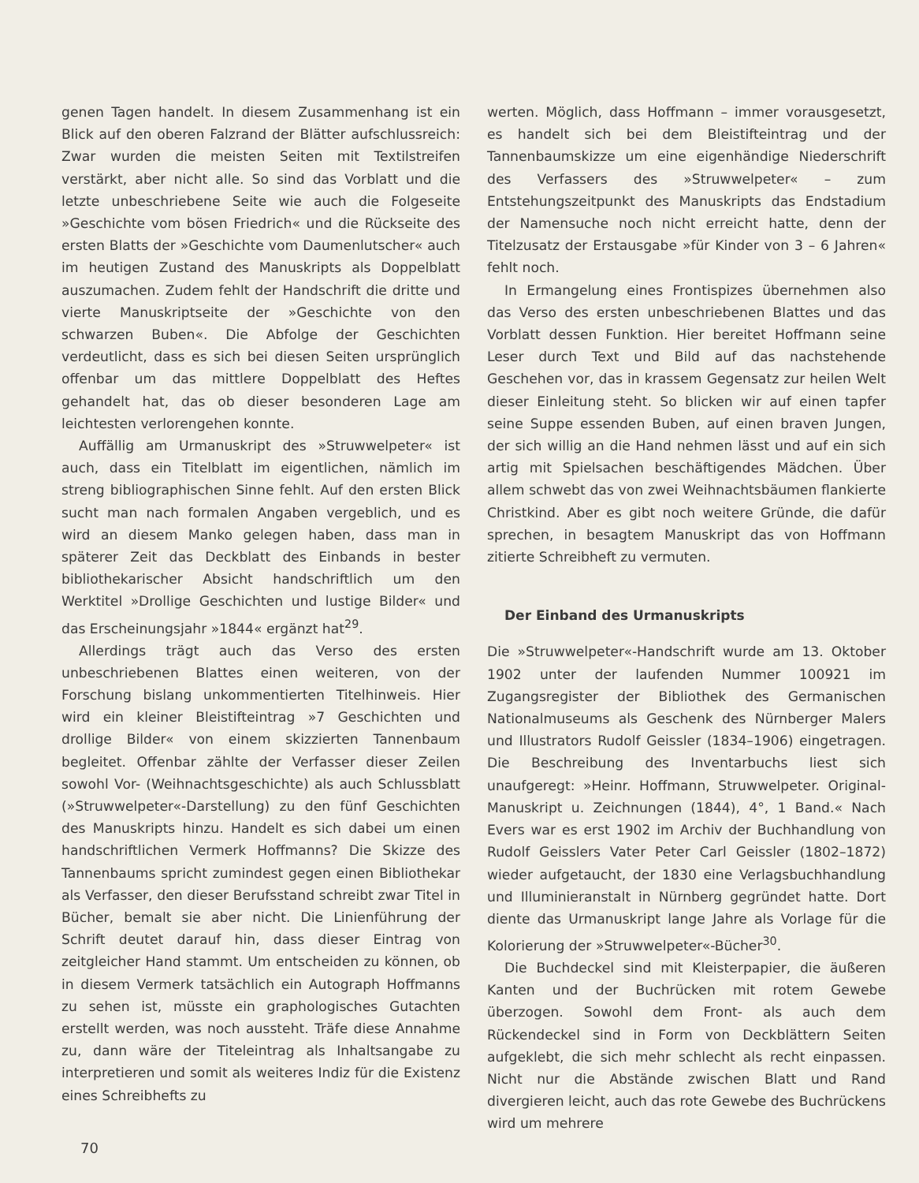genen Tagen handelt. In diesem Zusammenhang ist ein Blick auf den oberen Falzrand der Blätter aufschluss­reich: Zwar wurden die meisten Seiten mit Textilstreifen verstärkt, aber nicht alle. So sind das Vorblatt und die letzte unbeschriebene Seite wie auch die Folgeseite »Geschichte vom bösen Friedrich« und die Rückseite des ersten Blatts der »Geschichte vom Daumenlutscher« auch im heutigen Zustand des Manuskripts als Doppel­blatt auszumachen. Zudem fehlt der Handschrift die dritte und vierte Manuskriptseite der »Geschichte von den schwarzen Buben«. Die Abfolge der Geschichten verdeutlicht, dass es sich bei diesen Seiten ursprünglich offenbar um das mittlere Doppelblatt des Heftes ge­handelt hat, das ob dieser besonderen Lage am leichte­sten verlorengehen konnte.
Auffällig am Urmanuskript des »Struwwelpeter« ist auch, dass ein Titelblatt im eigentlichen, nämlich im streng bibliographischen Sinne fehlt. Auf den ersten Blick sucht man nach formalen Angaben vergeblich, und es wird an diesem Manko gelegen haben, dass man in späterer Zeit das Deckblatt des Einbands in bester bi­bliothekarischer Absicht handschriftlich um den Werk­titel »Drollige Geschichten und lustige Bilder« und das Erscheinungsjahr »1844« ergänzt hat<sup>29</sup>.
Allerdings trägt auch das Verso des ersten unbe­schriebenen Blattes einen weiteren, von der Forschung bislang unkommentierten Titelhinweis. Hier wird ein kleiner Bleistifteintrag »7 Geschichten und drollige Bil­der« von einem skizzierten Tannenbaum begleitet. Of­fenbar zählte der Verfasser dieser Zeilen sowohl Vor- (Weihnachtsgeschichte) als auch Schlussblatt (»Struw­welpeter«-Darstellung) zu den fünf Geschichten des Manuskripts hinzu. Handelt es sich dabei um einen handschriftlichen Vermerk Hoffmanns? Die Skizze des Tannenbaums spricht zumindest gegen einen Biblio­thekar als Verfasser, den dieser Berufsstand schreibt zwar Titel in Bücher, bemalt sie aber nicht. Die Linien­führung der Schrift deutet darauf hin, dass dieser Ein­trag von zeitgleicher Hand stammt. Um entscheiden zu können, ob in diesem Vermerk tatsächlich ein Auto­graph Hoffmanns zu sehen ist, müsste ein grapholo­gisches Gutachten erstellt werden, was noch aussteht. Träfe diese Annahme zu, dann wäre der Titeleintrag als Inhaltsangabe zu interpretieren und somit als weiteres Indiz für die Existenz eines Schreibhefts zu
werten. Möglich, dass Hoffmann – immer voraus­gesetzt, es handelt sich bei dem Bleistifteintrag und der Tannenbaumskizze um eine eigenhändige Niederschrift des Verfassers des »Struwwelpeter« – zum Entstehungs­zeitpunkt des Manuskripts das Endstadium der Namen­suche noch nicht erreicht hatte, denn der Titelzusatz der Erstausgabe »für Kinder von 3 – 6 Jahren« fehlt noch.
In Ermangelung eines Frontispizes übernehmen also das Verso des ersten unbeschriebenen Blattes und das Vorblatt dessen Funktion. Hier bereitet Hoffmann seine Leser durch Text und Bild auf das nachstehende Ge­schehen vor, das in krassem Gegensatz zur heilen Welt dieser Einleitung steht. So blicken wir auf einen tapfer seine Suppe essenden Buben, auf einen braven Jungen, der sich willig an die Hand nehmen lässt und auf ein sich artig mit Spielsachen beschäftigendes Mädchen. Über allem schwebt das von zwei Weihnachtsbäumen flan­kierte Christkind. Aber es gibt noch weitere Gründe, die dafür sprechen, in besagtem Manuskript das von Hoff­mann zitierte Schreibheft zu vermuten.
Der Einband des Urmanuskripts
Die »Struwwelpeter«-Handschrift wurde am 13. Okto­ber 1902 unter der laufenden Nummer 100921 im Zu­gangsregister der Bibliothek des Germanischen Natio­nalmuseums als Geschenk des Nürnberger Malers und Illustrators Rudolf Geissler (1834–1906) eingetragen. Die Beschreibung des Inventarbuchs liest sich unaufge­regt: »Heinr. Hoffmann, Struwwelpeter. Original-Ma­nuskript u. Zeichnungen (1844), 4°, 1 Band.« Nach Evers war es erst 1902 im Archiv der Buchhandlung von Ru­dolf Geisslers Vater Peter Carl Geissler (1802–1872) wie­der aufgetaucht, der 1830 eine Verlagsbuchhandlung und Illuminieranstalt in Nürnberg gegründet hatte. Dort diente das Urmanuskript lange Jahre als Vorlage für die Kolorierung der »Struwwelpeter«-Bücher<sup>30</sup>.
Die Buchdeckel sind mit Kleisterpapier, die äußeren Kanten und der Buchrücken mit rotem Gewebe über­zogen. Sowohl dem Front- als auch dem Rückendeckel sind in Form von Deckblättern Seiten aufgeklebt, die sich mehr schlecht als recht einpassen. Nicht nur die Ab­stände zwischen Blatt und Rand divergieren leicht, auch das rote Gewebe des Buchrückens wird um mehrere
70